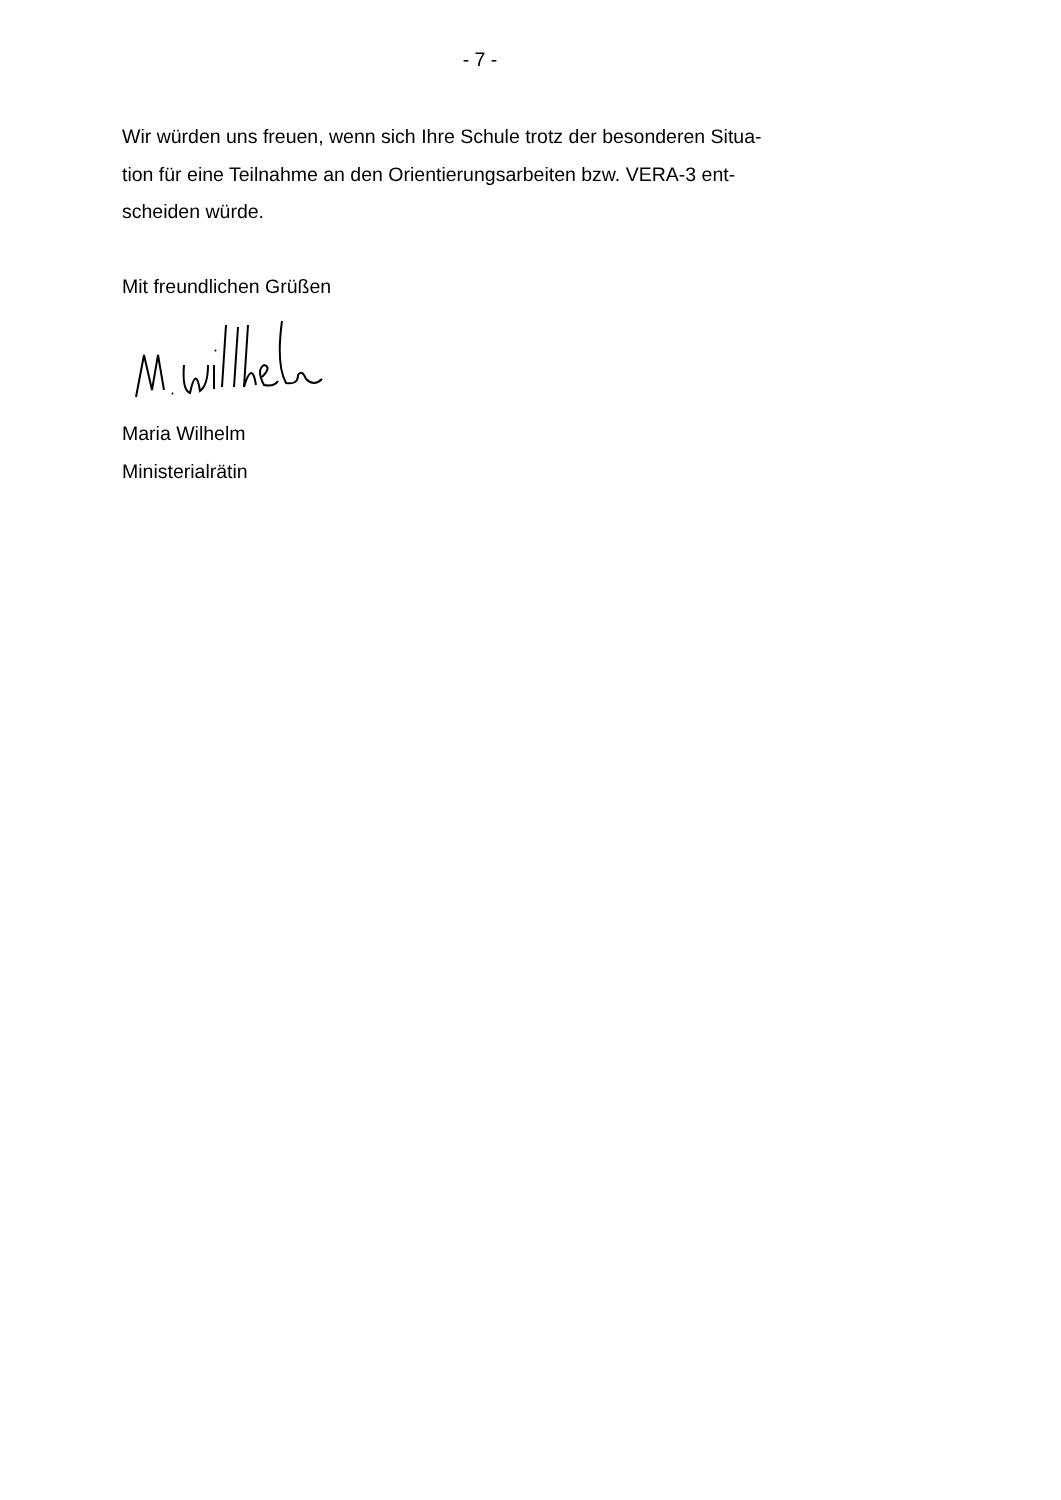- 7 -
Wir würden uns freuen, wenn sich Ihre Schule trotz der besonderen Situa-
tion für eine Teilnahme an den Orientierungsarbeiten bzw. VERA-3 ent-
scheiden würde.
Mit freundlichen Grüßen
Maria Wilhelm
Ministerialrätin